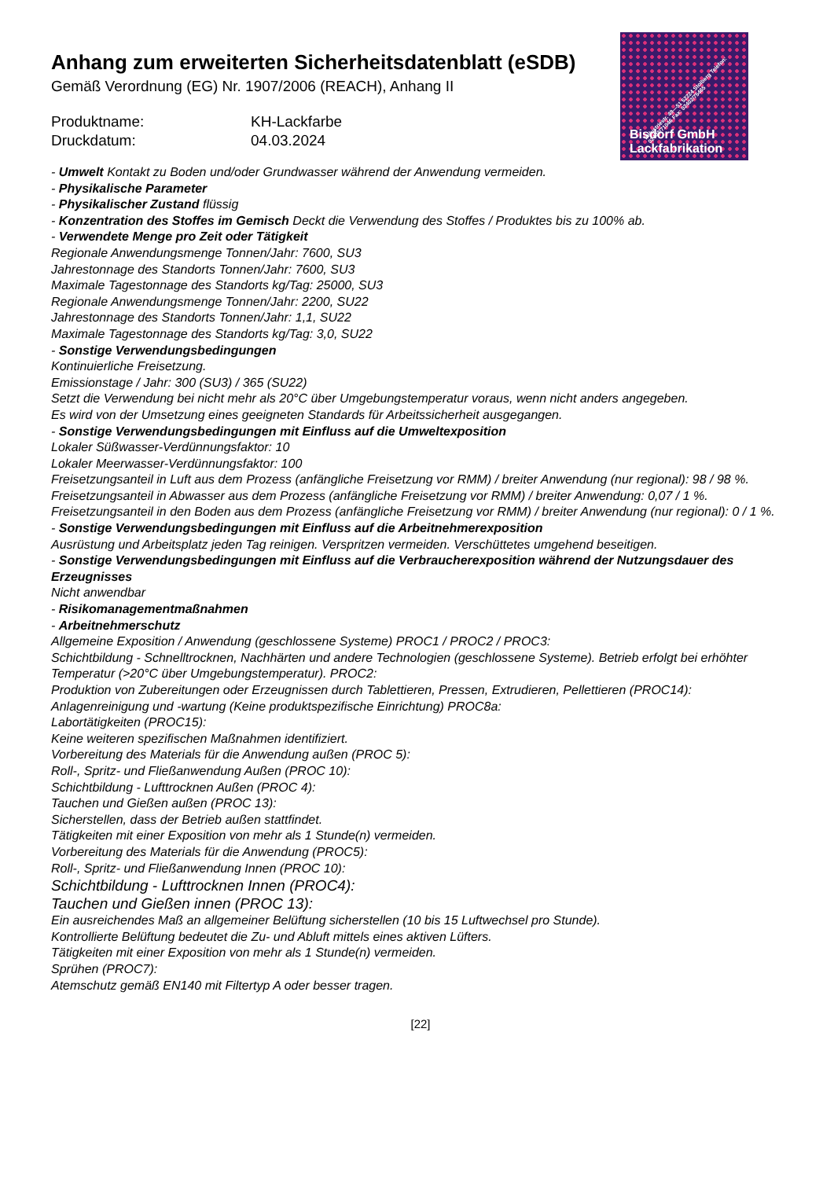Industriestr. 49—51 52224 Stolberg Telefon: 02402/71046 Fax: 02402/75465
Bisdorf GmbH
Lackfabrikation
Anhang zum erweiterten Sicherheitsdatenblatt (eSDB)
Gemäß Verordnung (EG) Nr. 1907/2006 (REACH), Anhang II
Produktname: KH-Lackfarbe Druckdatum: 04.03.2024
- Umwelt Kontakt zu Boden und/oder Grundwasser während der Anwendung vermeiden.
- Physikalische Parameter
- Physikalischer Zustand flüssig
- Konzentration des Stoffes im Gemisch Deckt die Verwendung des Stoffes / Produktes bis zu 100% ab.
- Verwendete Menge pro Zeit oder Tätigkeit
Regionale Anwendungsmenge Tonnen/Jahr: 7600, SU3
Jahrestonnage des Standorts Tonnen/Jahr: 7600, SU3
Maximale Tagestonnage des Standorts kg/Tag: 25000, SU3
Regionale Anwendungsmenge Tonnen/Jahr: 2200, SU22
Jahrestonnage des Standorts Tonnen/Jahr: 1,1, SU22
Maximale Tagestonnage des Standorts kg/Tag: 3,0, SU22
- Sonstige Verwendungsbedingungen
Kontinuierliche Freisetzung.
Emissionstage / Jahr: 300 (SU3) / 365 (SU22)
Setzt die Verwendung bei nicht mehr als 20°C über Umgebungstemperatur voraus, wenn nicht anders angegeben.
Es wird von der Umsetzung eines geeigneten Standards für Arbeitssicherheit ausgegangen.
- Sonstige Verwendungsbedingungen mit Einfluss auf die Umweltexposition
Lokaler Süßwasser-Verdünnungsfaktor: 10
Lokaler Meerwasser-Verdünnungsfaktor: 100
Freisetzungsanteil in Luft aus dem Prozess (anfängliche Freisetzung vor RMM) / breiter Anwendung (nur regional): 98 / 98 %.
Freisetzungsanteil in Abwasser aus dem Prozess (anfängliche Freisetzung vor RMM) / breiter Anwendung: 0,07 / 1 %.
Freisetzungsanteil in den Boden aus dem Prozess (anfängliche Freisetzung vor RMM) / breiter Anwendung (nur regional): 0 / 1 %.
- Sonstige Verwendungsbedingungen mit Einfluss auf die Arbeitnehmerexposition
Ausrüstung und Arbeitsplatz jeden Tag reinigen. Verspritzen vermeiden. Verschüttetes umgehend beseitigen.
- Sonstige Verwendungsbedingungen mit Einfluss auf die Verbraucherexposition während der Nutzungsdauer des Erzeugnisses
Nicht anwendbar
- Risikomanagementmaßnahmen
- Arbeitnehmerschutz
Allgemeine Exposition / Anwendung (geschlossene Systeme) PROC1 / PROC2 / PROC3:
Schichtbildung - Schnelltrocknen, Nachhärten und andere Technologien (geschlossene Systeme). Betrieb erfolgt bei erhöhter Temperatur (>20°C über Umgebungstemperatur). PROC2:
Produktion von Zubereitungen oder Erzeugnissen durch Tablettieren, Pressen, Extrudieren, Pellettieren (PROC14):
Anlagenreinigung und -wartung (Keine produktspezifische Einrichtung) PROC8a:
Labortätigkeiten (PROC15):
Keine weiteren spezifischen Maßnahmen identifiziert.
Vorbereitung des Materials für die Anwendung außen (PROC 5):
Roll-, Spritz- und Fließanwendung Außen (PROC 10):
Schichtbildung - Lufttrocknen Außen (PROC 4):
Tauchen und Gießen außen (PROC 13):
Sicherstellen, dass der Betrieb außen stattfindet.
Tätigkeiten mit einer Exposition von mehr als 1 Stunde(n) vermeiden.
Vorbereitung des Materials für die Anwendung (PROC5):
Roll-, Spritz- und Fließanwendung Innen (PROC 10):
Schichtbildung - Lufttrocknen Innen (PROC4):
Tauchen und Gießen innen (PROC 13):
Ein ausreichendes Maß an allgemeiner Belüftung sicherstellen (10 bis 15 Luftwechsel pro Stunde).
Kontrollierte Belüftung bedeutet die Zu- und Abluft mittels eines aktiven Lüfters.
Tätigkeiten mit einer Exposition von mehr als 1 Stunde(n) vermeiden.
Sprühen (PROC7):
Atemschutz gemäß EN140 mit Filtertyp A oder besser tragen.
[22]